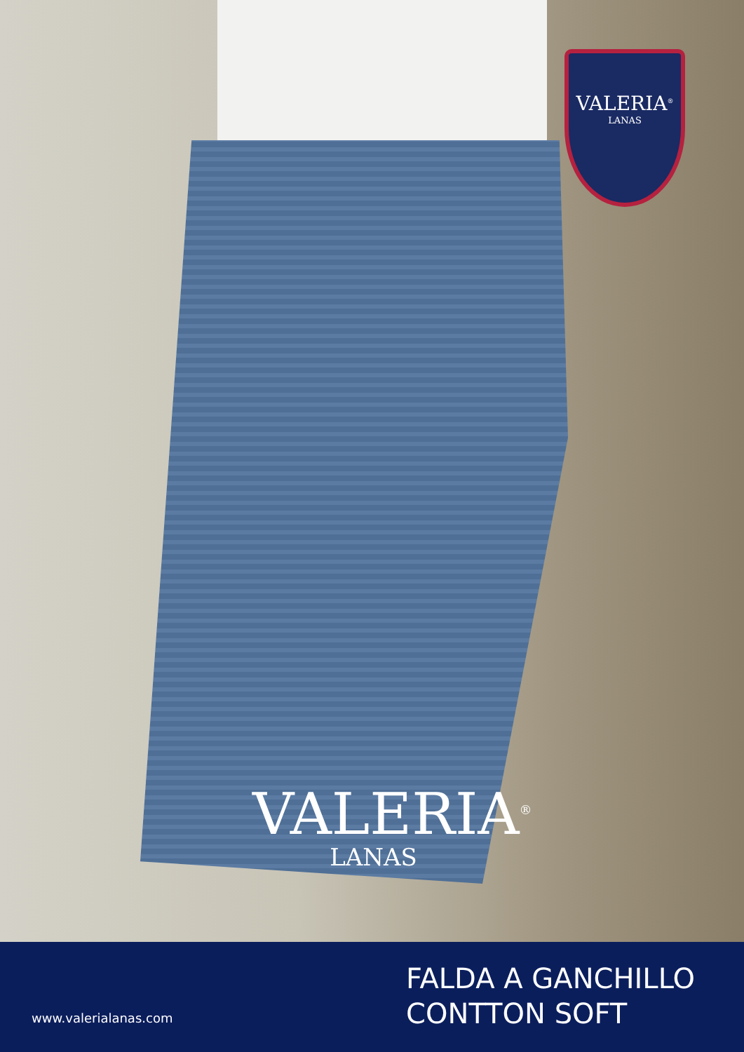VALERIA<sup>®</sup>
LANAS
VALERIA<sup>®</sup>
LANAS
www.valerialanas.com
FALDA A GANCHILLO
CONTTON SOFT